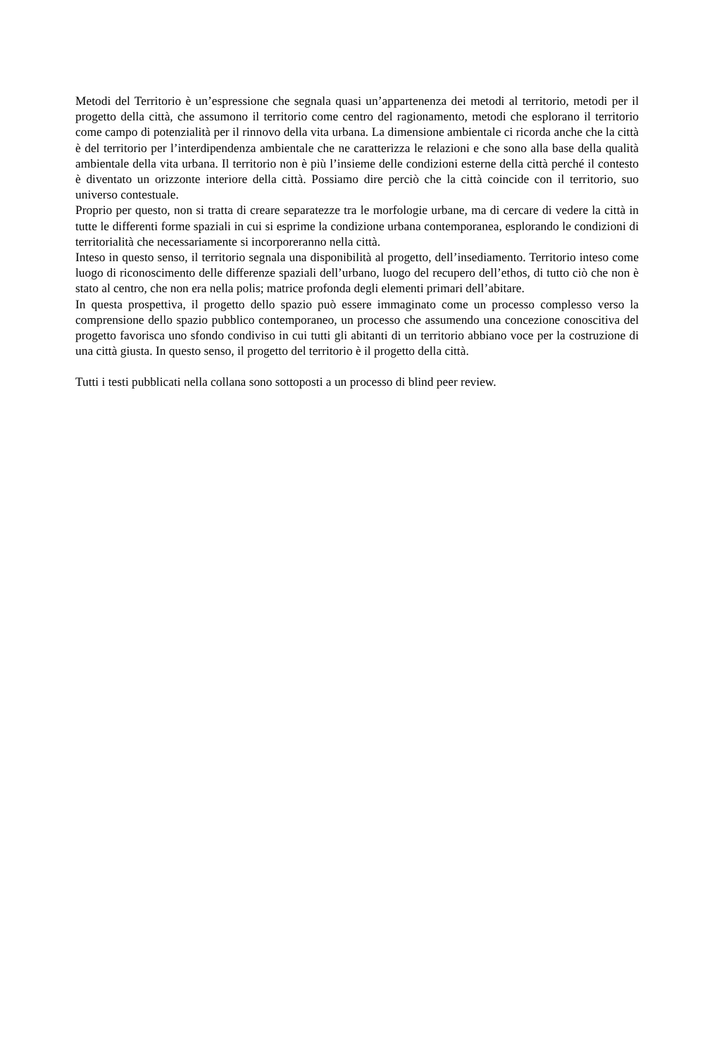Metodi del Territorio è un’espressione che segnala quasi un’appartenenza dei metodi al territorio, metodi per il progetto della città, che assumono il territorio come centro del ragionamento, metodi che esplorano il territorio come campo di potenzialità per il rinnovo della vita urbana. La dimen­sione ambientale ci ricorda anche che la città è del territorio per l’interdipendenza ambientale che ne caratterizza le relazioni e che sono alla base della qualità ambientale della vita urbana. Il territorio non è più l’insieme delle condizioni esterne della città perché il contesto è diventato un orizzonte interiore della città. Possiamo dire perciò che la città coincide con il territorio, suo universo contestuale.
Proprio per questo, non si tratta di creare separatezze tra le morfologie urbane, ma di cercare di vedere la città in tutte le differenti forme spaziali in cui si esprime la condizione urbana contem­poranea, esplorando le condizioni di territorialità che necessariamente si incorporeranno nella città.
Inteso in questo senso, il territorio segnala una disponibilità al progetto, dell’insediamento. Ter­ritorio inteso come luogo di riconoscimento delle differenze spaziali dell’urbano, luogo del recu­pero dell’ethos, di tutto ciò che non è stato al centro, che non era nella polis; matrice profonda degli elementi primari dell’abitare.
In questa prospettiva, il progetto dello spazio può essere immaginato come un processo com­plesso verso la comprensione dello spazio pubblico contemporaneo, un processo che assumendo una concezione conoscitiva del progetto favorisca uno sfondo condiviso in cui tutti gli abitanti di un territorio abbiano voce per la costruzione di una città giusta. In questo senso, il progetto del territorio è il progetto della città.
Tutti i testi pubblicati nella collana sono sottoposti a un processo di blind peer review.